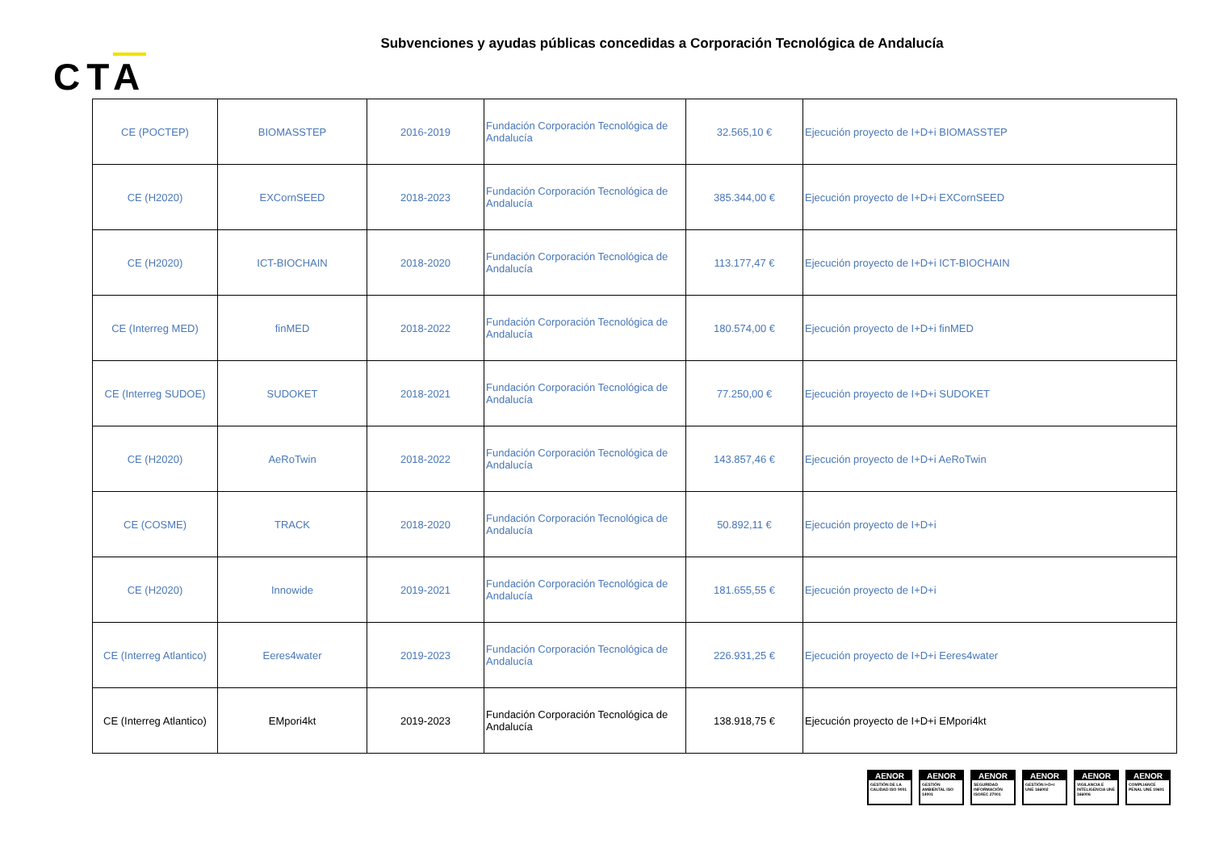Subvenciones y ayudas públicas concedidas a Corporación Tecnológica de Andalucía
CTA
| CE (POCTEP) | BIOMASSTEP | 2016-2019 | Fundación Corporación Tecnológica de Andalucía | 32.565,10 € | Ejecución proyecto de I+D+i BIOMASSTEP |
| CE (H2020) | EXCornSEED | 2018-2023 | Fundación Corporación Tecnológica de Andalucía | 385.344,00 € | Ejecución proyecto de I+D+i EXCornSEED |
| CE (H2020) | ICT-BIOCHAIN | 2018-2020 | Fundación Corporación Tecnológica de Andalucía | 113.177,47 € | Ejecución proyecto de I+D+i ICT-BIOCHAIN |
| CE (Interreg MED) | finMED | 2018-2022 | Fundación Corporación Tecnológica de Andalucía | 180.574,00 € | Ejecución proyecto de I+D+i finMED |
| CE (Interreg SUDOE) | SUDOKET | 2018-2021 | Fundación Corporación Tecnológica de Andalucía | 77.250,00 € | Ejecución proyecto de I+D+i SUDOKET |
| CE (H2020) | AeRoTwin | 2018-2022 | Fundación Corporación Tecnológica de Andalucía | 143.857,46 € | Ejecución proyecto de I+D+i AeRoTwin |
| CE (COSME) | TRACK | 2018-2020 | Fundación Corporación Tecnológica de Andalucía | 50.892,11 € | Ejecución proyecto de I+D+i |
| CE (H2020) | Innowide | 2019-2021 | Fundación Corporación Tecnológica de Andalucía | 181.655,55 € | Ejecución proyecto de I+D+i |
| CE (Interreg Atlantico) | Eeres4water | 2019-2023 | Fundación Corporación Tecnológica de Andalucía | 226.931,25 € | Ejecución proyecto de I+D+i Eeres4water |
| CE (Interreg Atlantico) | EMpori4kt | 2019-2023 | Fundación Corporación Tecnológica de Andalucía | 138.918,75 € | Ejecución proyecto de I+D+i EMpori4kt |
AENOR
GESTIÓN DE LA CALIDAD ISO 9001
AENOR
GESTIÓN AMBIENTAL ISO 14001
AENOR
SEGURIDAD INFORMACIÓN ISO/IEC 27001
AENOR
GESTIÓN I+D+i UNE 166002
AENOR
VIGILANCIA E INTELIGENCIA UNE 166006
AENOR
COMPLIANCE PENAL UNE 19601